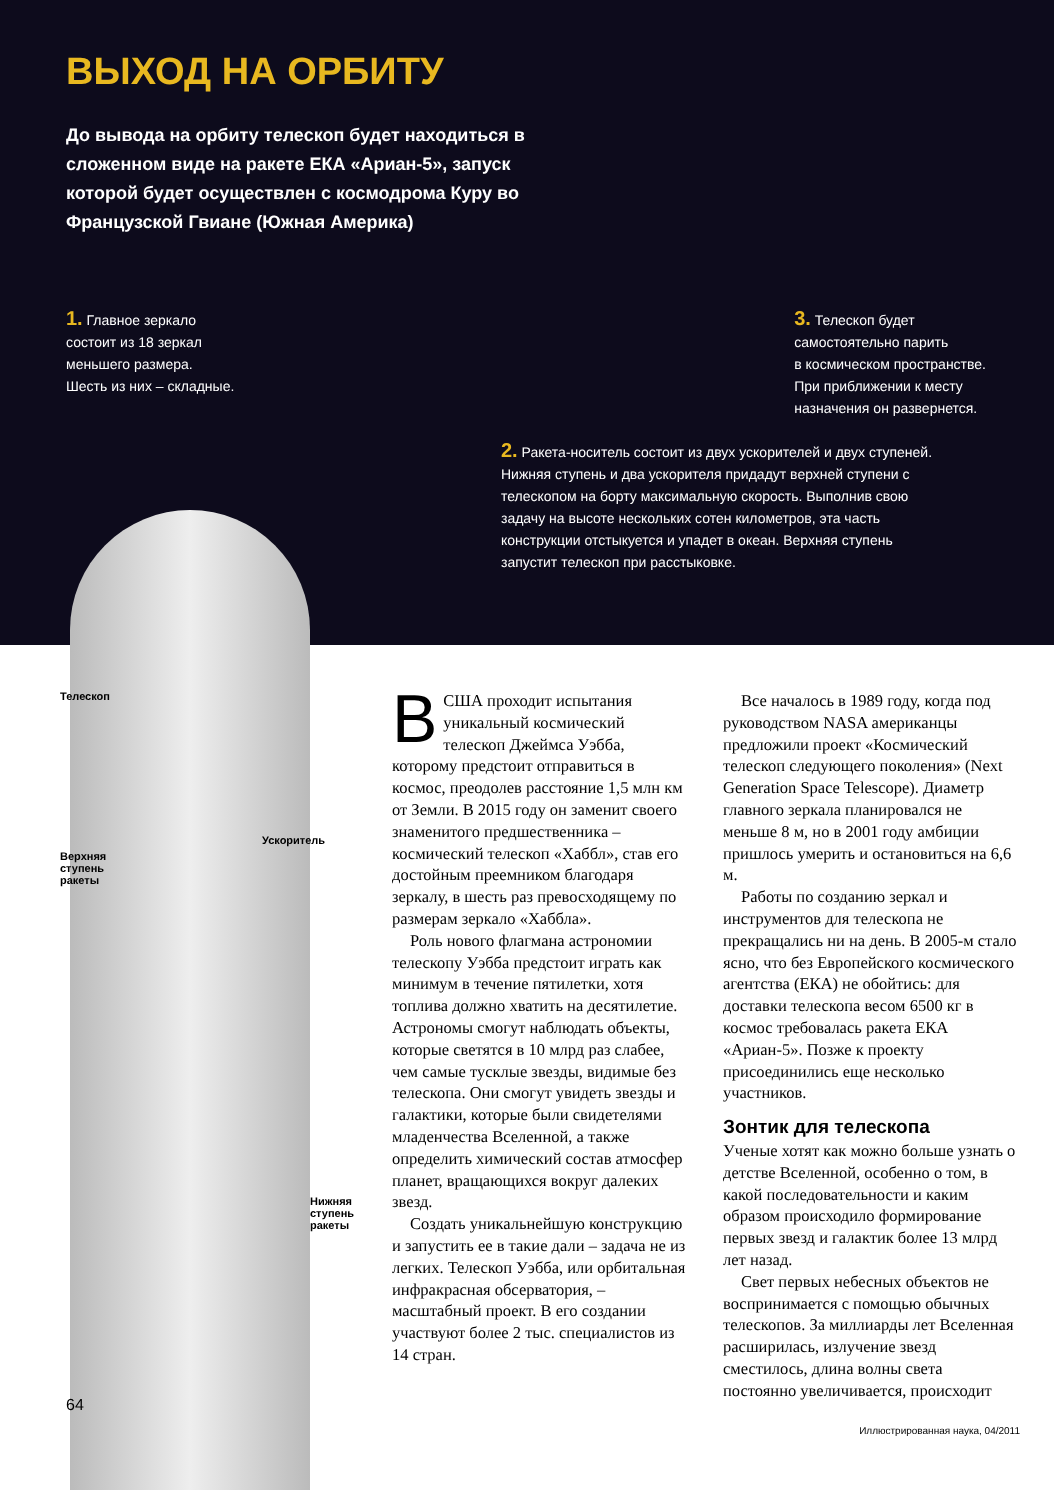ВЫХОД НА ОРБИТУ
До вывода на орбиту телескоп будет находиться в сложенном виде на ракете ЕКА «Ариан-5», запуск которой будет осуществлен с космодрома Куру во Французской Гвиане (Южная Америка)
1. Главное зеркало
состоит из 18 зеркал
меньшего размера.
Шесть из них – складные.
3. Телескоп будет
самостоятельно парить
в космическом пространстве.
При приближении к месту
назначения он развернется.
2. Ракета-носитель состоит из двух ускорителей и двух ступеней. Нижняя ступень и два ускорителя придадут верхней ступени с телескопом на борту максимальную скорость. Выполнив свою задачу на высоте нескольких сотен километров, эта часть конструкции отстыкуется и упадет в океан. Верхняя ступень запустит телескоп при расстыковке.
Телескоп
Ускоритель
Верхняя
ступень
ракеты
Нижняя
ступень
ракеты
64
ВСША проходит испытания уникальный космический телескоп Джеймса Уэбба, которому предстоит отправиться в космос, преодолев расстояние 1,5 млн км от Земли. В 2015 году он заменит своего знаменитого предшественника – космический телескоп «Хаббл», став его достойным преемником благодаря зеркалу, в шесть раз превосходящему по размерам зеркало «Хаббла».
Роль нового флагмана астрономии телескопу Уэбба предстоит играть как минимум в течение пятилетки, хотя топлива должно хватить на десятилетие. Астрономы смогут наблюдать объекты, которые светятся в 10 млрд раз слабее, чем самые тусклые звезды, видимые без телескопа. Они смогут увидеть звезды и галактики, которые были свидетелями младенчества Вселенной, а также определить химический состав атмосфер планет, вращающихся вокруг далеких звезд.
Создать уникальнейшую конструкцию и запустить ее в такие дали – задача не из легких. Телескоп Уэбба, или орбитальная инфракрасная обсерватория, – масштабный проект. В его создании участвуют более 2 тыс. специалистов из 14 стран.
Все началось в 1989 году, когда под руководством NASA американцы предложили проект «Космический телескоп следующего поколения» (Next Generation Space Telescope). Диаметр главного зеркала планировался не меньше 8 м, но в 2001 году амбиции пришлось умерить и остановиться на 6,6 м.
Работы по созданию зеркал и инструментов для телескопа не прекращались ни на день. В 2005-м стало ясно, что без Европейского космического агентства (ЕКА) не обойтись: для доставки телескопа весом 6500 кг в космос требовалась ракета ЕКА «Ариан-5». Позже к проекту присоединились еще несколько участников.
Зонтик для телескопа
Ученые хотят как можно больше узнать о детстве Вселенной, особенно о том, в какой последовательности и каким образом происходило формирование первых звезд и галактик более 13 млрд лет назад.
Свет первых небесных объектов не воспринимается с помощью обычных телескопов. За миллиарды лет Вселенная расширилась, излучение звезд сместилось, длина волны света постоянно увеличивается, происходит
Иллюстрированная наука, 04/2011